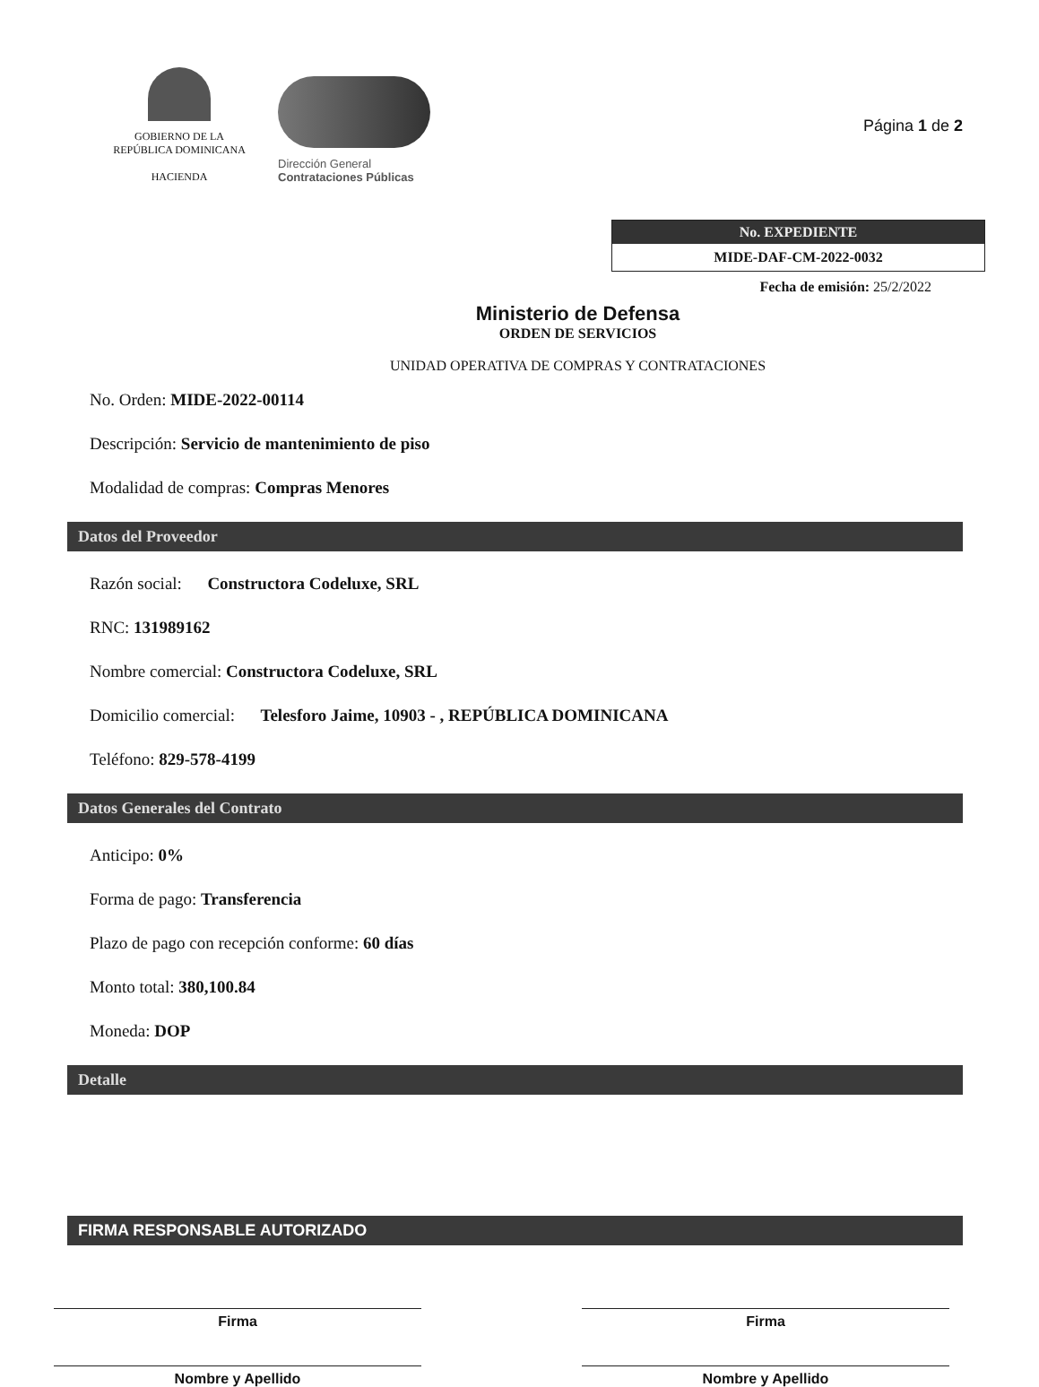GOBIERNO DE LA
REPÚBLICA DOMINICANA
HACIENDA
Dirección General
Contrataciones Públicas
Página 1 de 2
No. EXPEDIENTE
MIDE-DAF-CM-2022-0032
Fecha de emisión: 25/2/2022
Ministerio de Defensa
ORDEN DE SERVICIOS
UNIDAD OPERATIVA DE COMPRAS Y CONTRATACIONES
No. Orden: MIDE-2022-00114
Descripción: Servicio de mantenimiento de piso
Modalidad de compras: Compras Menores
Datos del Proveedor
Razón social: Constructora Codeluxe, SRL
RNC: 131989162
Nombre comercial: Constructora Codeluxe, SRL
Domicilio comercial: Telesforo Jaime, 10903 - , REPÚBLICA DOMINICANA
Teléfono: 829-578-4199
Datos Generales del Contrato
Anticipo: 0%
Forma de pago: Transferencia
Plazo de pago con recepción conforme: 60 días
Monto total: 380,100.84
Moneda: DOP
Detalle
FIRMA RESPONSABLE AUTORIZADO
Firma
Nombre y Apellido
Firma
Nombre y Apellido